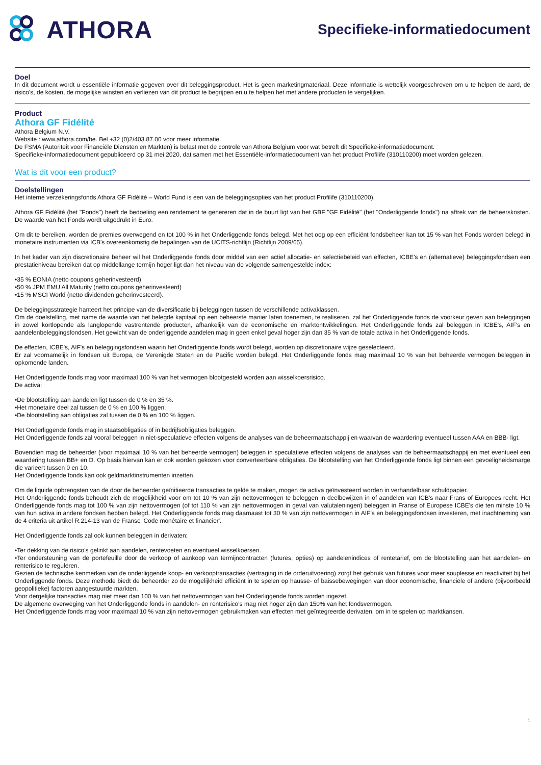ATHORA
Specifieke-informatiedocument
Doel
In dit document wordt u essentiële informatie gegeven over dit beleggingsproduct. Het is geen marketingmateriaal. Deze informatie is wettelijk voorgeschreven om u te helpen de aard, de risico's, de kosten, de mogelijke winsten en verliezen van dit product te begrijpen en u te helpen het met andere producten te vergelijken.
Product
Athora GF Fidélité
Athora Belgium N.V.
Website : www.athora.com/be. Bel +32 (0)2/403.87.00 voor meer informatie.
De FSMA (Autoriteit voor Financiële Diensten en Markten) is belast met de controle van Athora Belgium voor wat betreft dit Specifieke-informatiedocument.
Specifieke-informatiedocument gepubliceerd op 31 mei 2020, dat samen met het Essentiële-informatiedocument van het product Profilife (310110200) moet worden gelezen.
Wat is dit voor een product?
Doelstellingen
Het interne verzekeringsfonds Athora GF Fidélité – World Fund is een van de beleggingsopties van het product Profilife (310110200).
Athora GF Fidélité (het "Fonds") heeft de bedoeling een rendement te genereren dat in de buurt ligt van het GBF "GF Fidélité" (het "Onderliggende fonds") na aftrek van de beheerskosten. De waarde van het Fonds wordt uitgedrukt in Euro.
Om dit te bereiken, worden de premies overwegend en tot 100 % in het Onderliggende fonds belegd. Met het oog op een efficiënt fondsbeheer kan tot 15 % van het Fonds worden belegd in monetaire instrumenten via ICB's overeenkomstig de bepalingen van de UCITS-richtlijn (Richtlijn 2009/65).
In het kader van zijn discretionaire beheer wil het Onderliggende fonds door middel van een actief allocatie- en selectiebeleid van effecten, ICBE's en (alternatieve) beleggingsfondsen een prestatieniveau bereiken dat op middellange termijn hoger ligt dan het niveau van de volgende samengestelde index:
•35 % EONIA (netto coupons geherinvesteerd)
•50 % JPM EMU All Maturity (netto coupons geherinvesteerd)
•15 % MSCI World (netto dividenden geherinvesteerd).
De beleggingsstrategie hanteert het principe van de diversificatie bij beleggingen tussen de verschillende activaklassen.
Om de doelstelling, met name de waarde van het belegde kapitaal op een beheerste manier laten toenemen, te realiseren, zal het Onderliggende fonds de voorkeur geven aan beleggingen in zowel kortlopende als langlopende vastrentende producten, afhankelijk van de economische en marktontwikkelingen. Het Onderliggende fonds zal beleggen in ICBE's, AIF's en aandelenbeleggingsfondsen. Het gewicht van de onderliggende aandelen mag in geen enkel geval hoger zijn dan 35 % van de totale activa in het Onderliggende fonds.
De effecten, ICBE's, AIF's en beleggingsfondsen waarin het Onderliggende fonds wordt belegd, worden op discretionaire wijze geselecteerd.
Er zal voornamelijk in fondsen uit Europa, de Verenigde Staten en de Pacific worden belegd. Het Onderliggende fonds mag maximaal 10 % van het beheerde vermogen beleggen in opkomende landen.
Het Onderliggende fonds mag voor maximaal 100 % van het vermogen blootgesteld worden aan wisselkoersrisico.
De activa:
•De blootstelling aan aandelen ligt tussen de 0 % en 35 %.
•Het monetaire deel zal tussen de 0 % en 100 % liggen.
•De blootstelling aan obligaties zal tussen de 0 % en 100 % liggen.
Het Onderliggende fonds mag in staatsobligaties of in bedrijfsobligaties beleggen.
Het Onderliggende fonds zal vooral beleggen in niet-speculatieve effecten volgens de analyses van de beheermaatschappij en waarvan de waardering eventueel tussen AAA en BBB- ligt.
Bovendien mag de beheerder (voor maximaal 10 % van het beheerde vermogen) beleggen in speculatieve effecten volgens de analyses van de beheermaatschappij en met eventueel een waardering tussen BB+ en D. Op basis hiervan kan er ook worden gekozen voor converteerbare obligaties. De blootstelling van het Onderliggende fonds ligt binnen een gevoeligheidsmarge die varieert tussen 0 en 10.
Het Onderliggende fonds kan ook geldmarktinstrumenten inzetten.
Om de liquide opbrengsten van de door de beheerder geïnitieerde transacties te gelde te maken, mogen de activa geïnvesteerd worden in verhandelbaar schuldpapier.
Het Onderliggende fonds behoudt zich de mogelijkheid voor om tot 10 % van zijn nettovermogen te beleggen in deelbewijzen in of aandelen van ICB's naar Frans of Europees recht. Het Onderliggende fonds mag tot 100 % van zijn nettovermogen (of tot 110 % van zijn nettovermogen in geval van valutaleningen) beleggen in Franse of Europese ICBE's die ten minste 10 % van hun activa in andere fondsen hebben belegd. Het Onderliggende fonds mag daarnaast tot 30 % van zijn nettovermogen in AIF's en beleggingsfondsen investeren, met inachtneming van de 4 criteria uit artikel R.214-13 van de Franse 'Code monétaire et financier'.
Het Onderliggende fonds zal ook kunnen beleggen in derivaten:
•Ter dekking van de risico's gelinkt aan aandelen, rentevoeten en eventueel wisselkoersen.
•Ter ondersteuning van de portefeuille door de verkoop of aankoop van termijncontracten (futures, opties) op aandelenindices of rentetarief, om de blootstelling aan het aandelen- en renterisico te reguleren.
Gezien de technische kenmerken van de onderliggende koop- en verkooptransacties (vertraging in de orderuitvoering) zorgt het gebruik van futures voor meer souplesse en reactiviteit bij het Onderliggende fonds. Deze methode biedt de beheerder zo de mogelijkheid efficiënt in te spelen op hausse- of baissebewegingen van door economische, financiële of andere (bijvoorbeeld geopolitieke) factoren aangestuurde markten.
Voor dergelijke transacties mag niet meer dan 100 % van het nettovermogen van het Onderliggende fonds worden ingezet.
De algemene overweging van het Onderliggende fonds in aandelen- en renterisico's mag niet hoger zijn dan 150% van het fondsvermogen.
Het Onderliggende fonds mag voor maximaal 10 % van zijn nettovermogen gebruikmaken van effecten met geïntegreerde derivaten, om in te spelen op marktkansen.
1